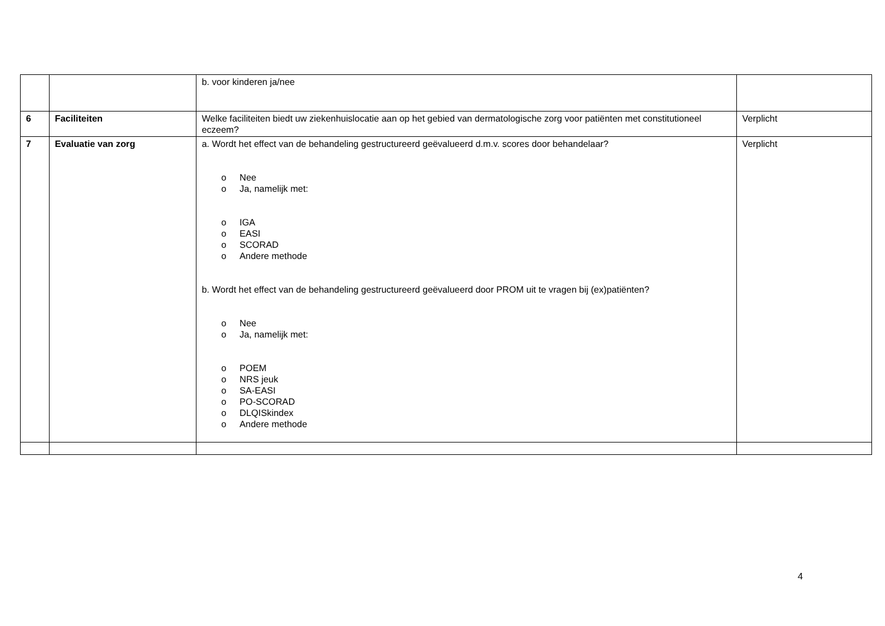| | | b. voor kinderen ja/nee | |
| 6 | Faciliteiten | Welke faciliteiten biedt uw ziekenhuislocatie aan op het gebied van dermatologische zorg voor patiënten met constitutioneel eczeem? | Verplicht |
| 7 | Evaluatie van zorg | a. Wordt het effect van de behandeling gestructureerd geëvalueerd d.m.v. scores door behandelaar? o Nee o Ja, namelijk met: o IGA o EASI o SCORAD o Andere methode b. Wordt het effect van de behandeling gestructureerd geëvalueerd door PROM uit te vragen bij (ex)patiënten? o Nee o Ja, namelijk met: o POEM o NRS jeuk o SA-EASI o PO-SCORAD o DLQISkindex o Andere methode | Verplicht |
4